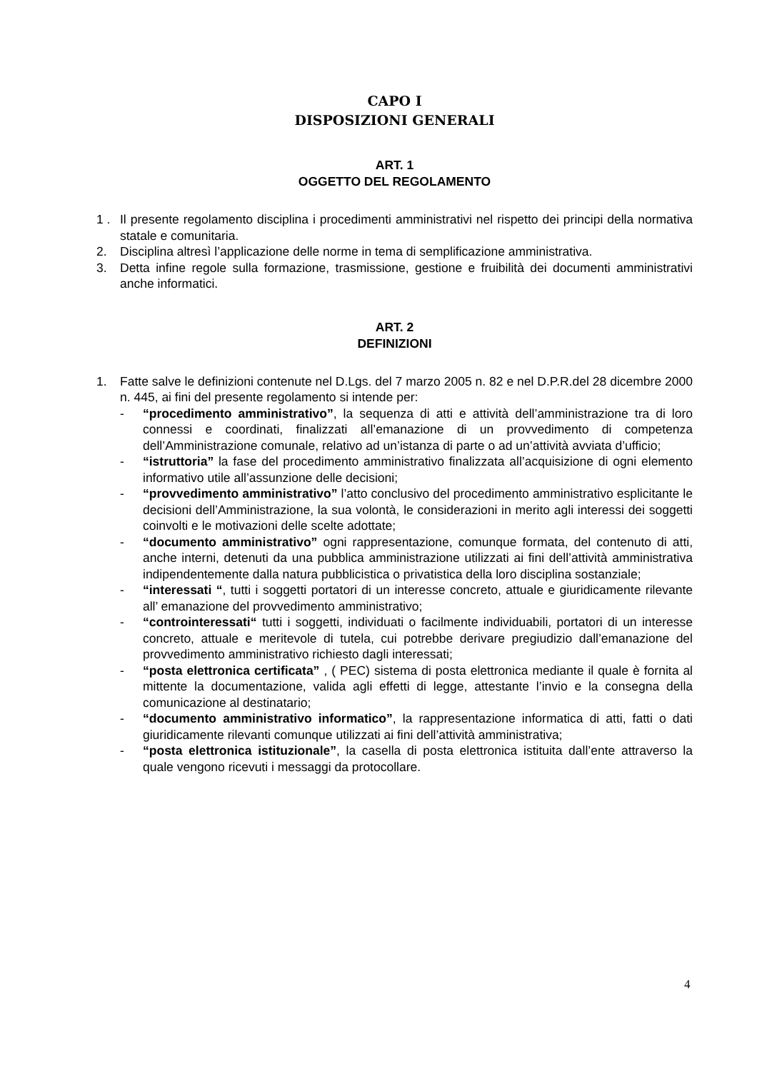CAPO I
DISPOSIZIONI GENERALI
ART. 1
OGGETTO DEL REGOLAMENTO
1 . Il presente regolamento disciplina i procedimenti amministrativi nel rispetto dei principi della normativa statale e comunitaria.
2. Disciplina altresì l’applicazione delle norme in tema di semplificazione amministrativa.
3. Detta infine regole sulla formazione, trasmissione, gestione e fruibilità dei documenti amministrativi anche informatici.
ART. 2
DEFINIZIONI
1. Fatte salve le definizioni contenute nel D.Lgs. del 7 marzo 2005 n. 82 e nel D.P.R.del 28 dicembre 2000 n. 445, ai fini del presente regolamento si intende per:
- “procedimento amministrativo”, la sequenza di atti e attività dell’amministrazione tra di loro connessi e coordinati, finalizzati all’emanazione di un provvedimento di competenza dell’Amministrazione comunale, relativo ad un’istanza di parte o ad un’attività avviata d’ufficio;
- “istruttoria” la fase del procedimento amministrativo finalizzata all’acquisizione di ogni elemento informativo utile all’assunzione delle decisioni;
- “provvedimento amministrativo” l’atto conclusivo del procedimento amministrativo esplicitante le decisioni dell’Amministrazione, la sua volontà, le considerazioni in merito agli interessi dei soggetti coinvolti e le motivazioni delle scelte adottate;
- “documento amministrativo” ogni rappresentazione, comunque formata, del contenuto di atti, anche interni, detenuti da una pubblica amministrazione utilizzati ai fini dell’attività amministrativa indipendentemente dalla natura pubblicistica o privatistica della loro disciplina sostanziale;
- “interessati “, tutti i soggetti portatori di un interesse concreto, attuale e giuridicamente rilevante all’ emanazione del provvedimento amministrativo;
- “controinteressati“ tutti i soggetti, individuati o facilmente individuabili, portatori di un interesse concreto, attuale e meritevole di tutela, cui potrebbe derivare pregiudizio dall’emanazione del provvedimento amministrativo richiesto dagli interessati;
- “posta elettronica certificata” , ( PEC) sistema di posta elettronica mediante il quale è fornita al mittente la documentazione, valida agli effetti di legge, attestante l’invio e la consegna della comunicazione al destinatario;
- “documento amministrativo informatico”, la rappresentazione informatica di atti, fatti o dati giuridicamente rilevanti comunque utilizzati ai fini dell’attività amministrativa;
- “posta elettronica istituzionale”, la casella di posta elettronica istituita dall’ente attraverso la quale vengono ricevuti i messaggi da protocollare.
4